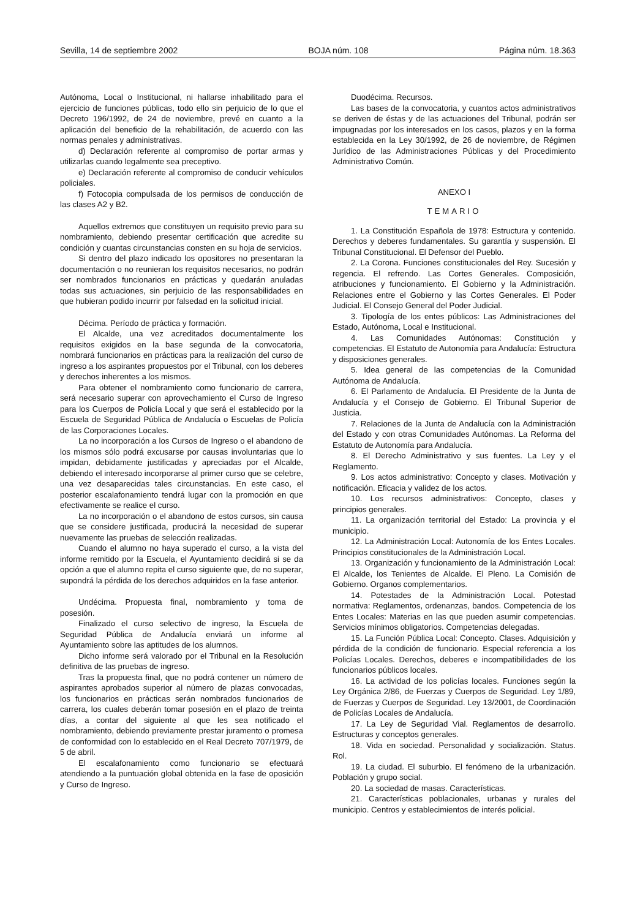Sevilla, 14 de septiembre 2002 BOJA núm. 108 Página núm. 18.363
Autónoma, Local o Institucional, ni hallarse inhabilitado para el ejercicio de funciones públicas, todo ello sin perjuicio de lo que el Decreto 196/1992, de 24 de noviembre, prevé en cuanto a la aplicación del beneficio de la rehabilitación, de acuerdo con las normas penales y administrativas.
d) Declaración referente al compromiso de portar armas y utilizarlas cuando legalmente sea preceptivo.
e) Declaración referente al compromiso de conducir vehículos policiales.
f) Fotocopia compulsada de los permisos de conducción de las clases A2 y B2.
Aquellos extremos que constituyen un requisito previo para su nombramiento, debiendo presentar certificación que acredite su condición y cuantas circunstancias consten en su hoja de servicios.
Si dentro del plazo indicado los opositores no presentaran la documentación o no reunieran los requisitos necesarios, no podrán ser nombrados funcionarios en prácticas y quedarán anuladas todas sus actuaciones, sin perjuicio de las responsabilidades en que hubieran podido incurrir por falsedad en la solicitud inicial.
Décima. Período de práctica y formación.
El Alcalde, una vez acreditados documentalmente los requisitos exigidos en la base segunda de la convocatoria, nombrará funcionarios en prácticas para la realización del curso de ingreso a los aspirantes propuestos por el Tribunal, con los deberes y derechos inherentes a los mismos.
Para obtener el nombramiento como funcionario de carrera, será necesario superar con aprovechamiento el Curso de Ingreso para los Cuerpos de Policía Local y que será el establecido por la Escuela de Seguridad Pública de Andalucía o Escuelas de Policía de las Corporaciones Locales.
La no incorporación a los Cursos de Ingreso o el abandono de los mismos sólo podrá excusarse por causas involuntarias que lo impidan, debidamente justificadas y apreciadas por el Alcalde, debiendo el interesado incorporarse al primer curso que se celebre, una vez desaparecidas tales circunstancias. En este caso, el posterior escalafonamiento tendrá lugar con la promoción en que efectivamente se realice el curso.
La no incorporación o el abandono de estos cursos, sin causa que se considere justificada, producirá la necesidad de superar nuevamente las pruebas de selección realizadas.
Cuando el alumno no haya superado el curso, a la vista del informe remitido por la Escuela, el Ayuntamiento decidirá si se da opción a que el alumno repita el curso siguiente que, de no superar, supondrá la pérdida de los derechos adquiridos en la fase anterior.
Undécima. Propuesta final, nombramiento y toma de posesión.
Finalizado el curso selectivo de ingreso, la Escuela de Seguridad Pública de Andalucía enviará un informe al Ayuntamiento sobre las aptitudes de los alumnos.
Dicho informe será valorado por el Tribunal en la Resolución definitiva de las pruebas de ingreso.
Tras la propuesta final, que no podrá contener un número de aspirantes aprobados superior al número de plazas convocadas, los funcionarios en prácticas serán nombrados funcionarios de carrera, los cuales deberán tomar posesión en el plazo de treinta días, a contar del siguiente al que les sea notificado el nombramiento, debiendo previamente prestar juramento o promesa de conformidad con lo establecido en el Real Decreto 707/1979, de 5 de abril.
El escalafonamiento como funcionario se efectuará atendiendo a la puntuación global obtenida en la fase de oposición y Curso de Ingreso.
Duodécima. Recursos.
Las bases de la convocatoria, y cuantos actos administrativos se deriven de éstas y de las actuaciones del Tribunal, podrán ser impugnadas por los interesados en los casos, plazos y en la forma establecida en la Ley 30/1992, de 26 de noviembre, de Régimen Jurídico de las Administraciones Públicas y del Procedimiento Administrativo Común.
ANEXO I
TEMARIO
1. La Constitución Española de 1978: Estructura y contenido. Derechos y deberes fundamentales. Su garantía y suspensión. El Tribunal Constitucional. El Defensor del Pueblo.
2. La Corona. Funciones constitucionales del Rey. Sucesión y regencia. El refrendo. Las Cortes Generales. Composición, atribuciones y funcionamiento. El Gobierno y la Administración. Relaciones entre el Gobierno y las Cortes Generales. El Poder Judicial. El Consejo General del Poder Judicial.
3. Tipología de los entes públicos: Las Administraciones del Estado, Autónoma, Local e Institucional.
4. Las Comunidades Autónomas: Constitución y competencias. El Estatuto de Autonomía para Andalucía: Estructura y disposiciones generales.
5. Idea general de las competencias de la Comunidad Autónoma de Andalucía.
6. El Parlamento de Andalucía. El Presidente de la Junta de Andalucía y el Consejo de Gobierno. El Tribunal Superior de Justicia.
7. Relaciones de la Junta de Andalucía con la Administración del Estado y con otras Comunidades Autónomas. La Reforma del Estatuto de Autonomía para Andalucía.
8. El Derecho Administrativo y sus fuentes. La Ley y el Reglamento.
9. Los actos administrativo: Concepto y clases. Motivación y notificación. Eficacia y validez de los actos.
10. Los recursos administrativos: Concepto, clases y principios generales.
11. La organización territorial del Estado: La provincia y el municipio.
12. La Administración Local: Autonomía de los Entes Locales. Principios constitucionales de la Administración Local.
13. Organización y funcionamiento de la Administración Local: El Alcalde, los Tenientes de Alcalde. El Pleno. La Comisión de Gobierno. Organos complementarios.
14. Potestades de la Administración Local. Potestad normativa: Reglamentos, ordenanzas, bandos. Competencia de los Entes Locales: Materias en las que pueden asumir competencias. Servicios mínimos obligatorios. Competencias delegadas.
15. La Función Pública Local: Concepto. Clases. Adquisición y pérdida de la condición de funcionario. Especial referencia a los Policías Locales. Derechos, deberes e incompatibilidades de los funcionarios públicos locales.
16. La actividad de los policías locales. Funciones según la Ley Orgánica 2/86, de Fuerzas y Cuerpos de Seguridad. Ley 1/89, de Fuerzas y Cuerpos de Seguridad. Ley 13/2001, de Coordinación de Policías Locales de Andalucía.
17. La Ley de Seguridad Vial. Reglamentos de desarrollo. Estructuras y conceptos generales.
18. Vida en sociedad. Personalidad y socialización. Status. Rol.
19. La ciudad. El suburbio. El fenómeno de la urbanización. Población y grupo social.
20. La sociedad de masas. Características.
21. Características poblacionales, urbanas y rurales del municipio. Centros y establecimientos de interés policial.